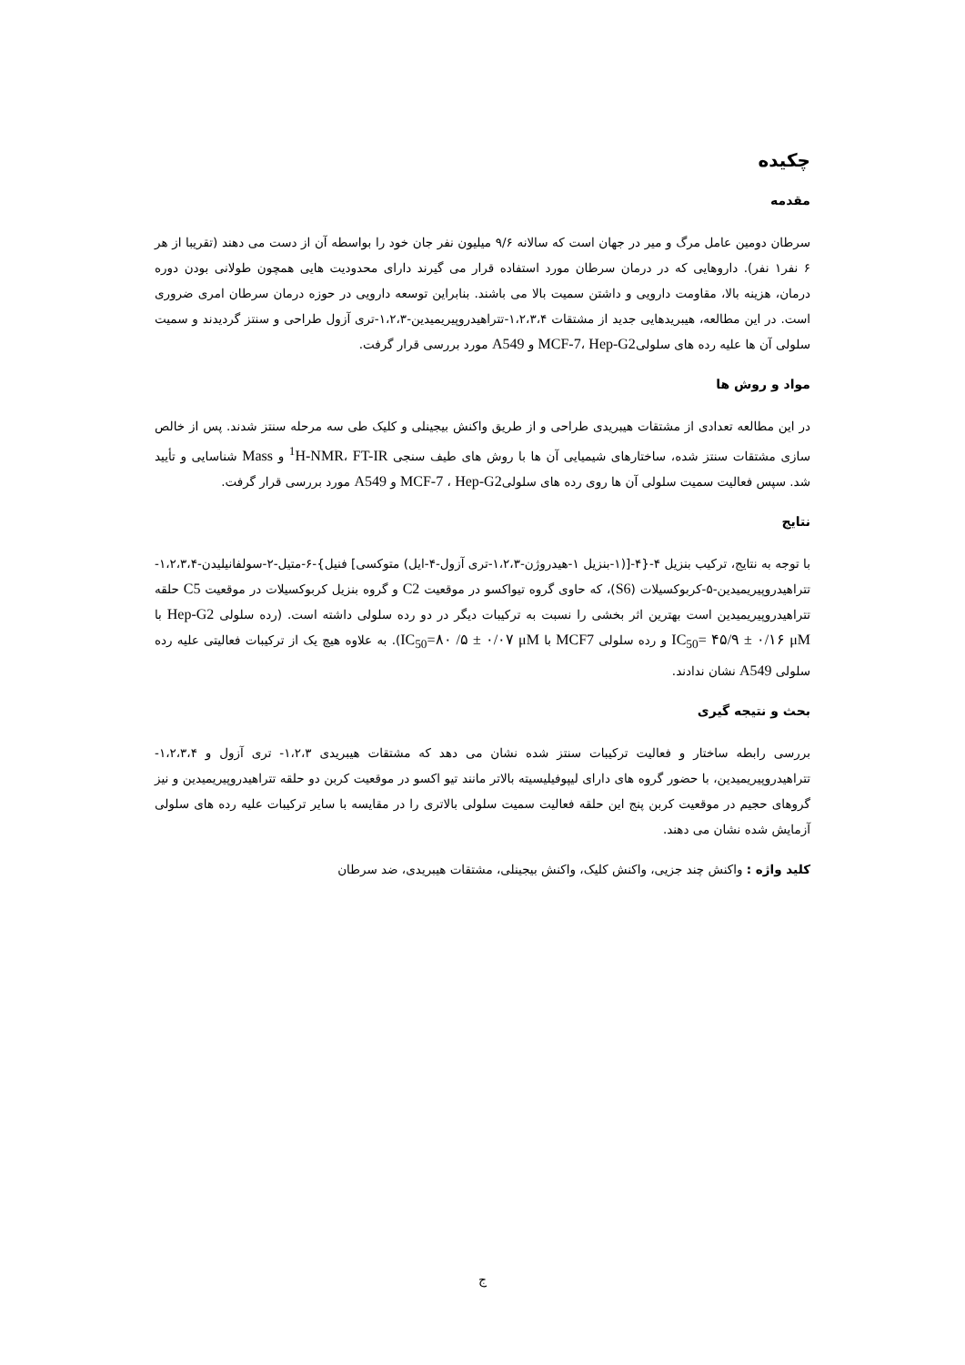چکیده
مقدمه
سرطان دومین عامل مرگ و میر در جهان است که سالانه ۹/۶ میلیون نفر جان خود را بواسطه آن از دست می دهند (تقریبا از هر ۶ نفر۱ نفر). داروهایی که در درمان سرطان مورد استفاده قرار می گیرند دارای محدودیت هایی همچون طولانی بودن دوره درمان، هزینه بالا، مقاومت دارویی و داشتن سمیت بالا می باشند. بنابراین توسعه دارویی در حوزه درمان سرطان امری ضروری است. در این مطالعه، هیبریدهایی جدید از مشتقات ۱،۲،۳،۴-تتراهیدروپیریمیدین-۱،۲،۳-تری آزول طراحی و سنتز گردیدند و سمیت سلولی آن ها علیه رده های سلولیMCF-7، Hep-G2 و A549 مورد بررسی قرار گرفت.
مواد و روش ها
در این مطالعه تعدادی از مشتقات هیبریدی طراحی و از طریق واکنش بیجینلی و کلیک طی سه مرحله سنتز شدند. پس از خالص سازی مشتقات سنتز شده، ساختارهای شیمیایی آن ها با روش های طیف سنجی <sup>1</sup>H-NMR، FT-IR و Mass شناسایی و تأیید شد. سپس فعالیت سمیت سلولی آن ها روی رده های سلولیMCF-7 ، Hep-G2 و A549 مورد بررسی قرار گرفت.
نتایج
با توجه به نتایج، ترکیب بنزیل ۴-{۴-[(۱-بنزیل ۱-هیدروژن-۱،۲،۳-تری آزول-۴-ایل) متوکسی] فنیل}-۶-متیل-۲-سولفانیلیدن-۱،۲،۳،۴-تتراهیدروپیریمیدین-۵-کربوکسیلات (S6)، که حاوی گروه تیواکسو در موقعیت C2 و گروه بنزیل کربوکسیلات در موقعیت C5 حلقه تتراهیدروپیریمیدین است بهترین اثر بخشی را نسبت به ترکیبات دیگر در دو رده سلولی داشته است. (رده سلولی Hep-G2 با IC<sub>50</sub>= ۴۵/۹ ± ۰/۱۶ μM و رده سلولی MCF7 با IC<sub>50</sub>=۸۰ /۵ ± ۰/۰۷ μM). به علاوه هیچ یک از ترکیبات فعالیتی علیه رده سلولی A549 نشان ندادند.
بحث و نتیجه گیری
بررسی رابطه ساختار و فعالیت ترکیبات سنتز شده نشان می دهد که مشتقات هیبریدی ۱،۲،۳- تری آزول و ۱،۲،۳،۴-تتراهیدروپیریمیدین، با حضور گروه های دارای لیپوفیلیسیته بالاتر مانند تیو اکسو در موقعیت کربن دو حلقه تتراهیدروپیریمیدین و نیز گروهای حجیم در موقعیت کربن پنج این حلقه فعالیت سمیت سلولی بالاتری را در مقایسه با سایر ترکیبات علیه رده های سلولی آزمایش شده نشان می دهند.
کلید واژه : واکنش چند جزیی، واکنش کلیک، واکنش بیجینلی، مشتقات هیبریدی، ضد سرطان
ج